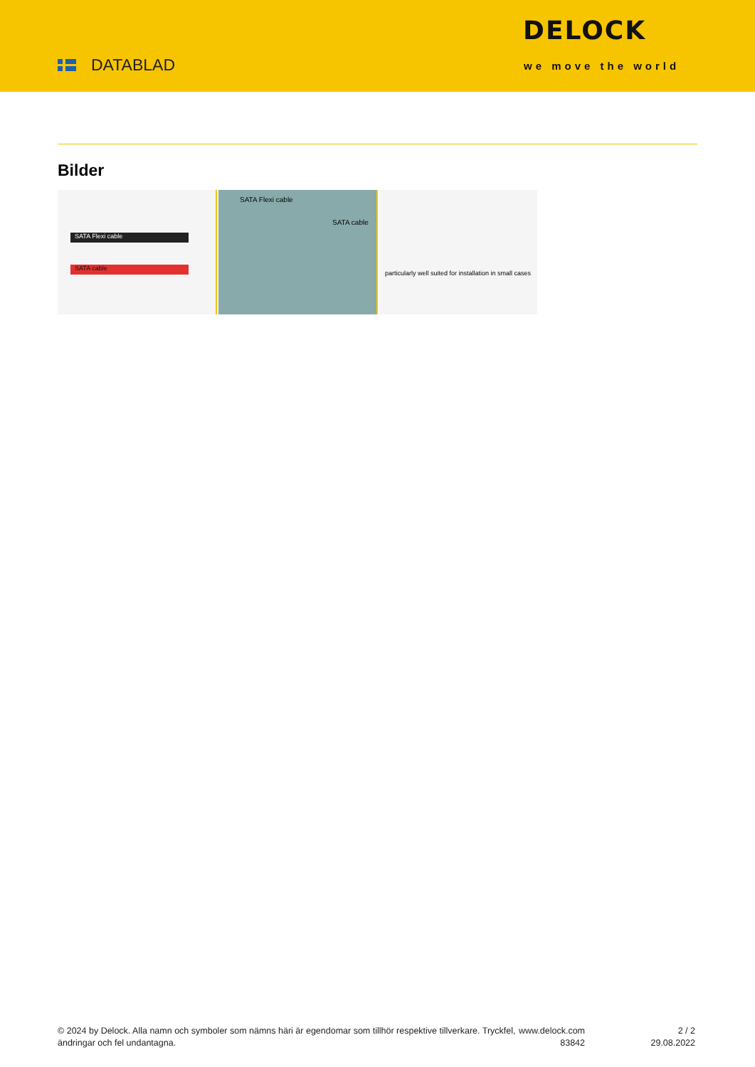DATABLAD
DELOCK
we move the world
Bilder
SATA Flexi cable
SATA cable
SATA Flexi cable
SATA cable
particularly well suited for installation in small cases
© 2024 by Delock. Alla namn och symboler som nämns häri är egendomar som tillhör respektive tillverkare. Tryckfel, ändringar och fel undantagna.
www.delock.com
83842
2 / 2
29.08.2022